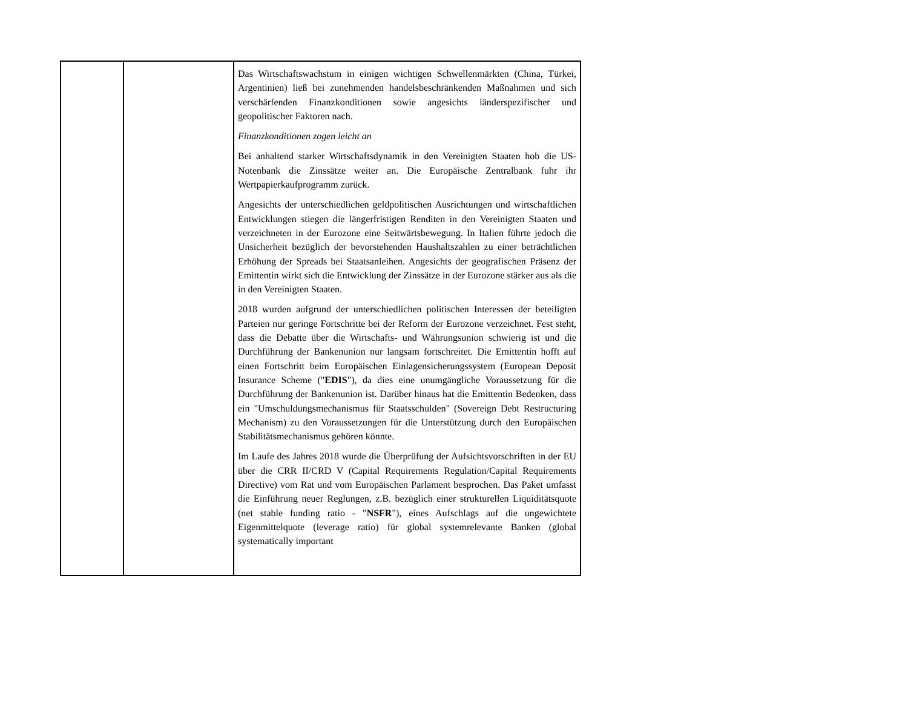| | | Das Wirtschaftswachstum in einigen wichtigen Schwellenmärkten (China, Türkei, Argentinien) ließ bei zunehmenden handelsbeschränkenden Maßnahmen und sich verschärfenden Finanzkonditionen sowie angesichts länderspezifischer und geopolitischer Faktoren nach. Finanzkonditionen zogen leicht an Bei anhaltend starker Wirtschaftsdynamik in den Vereinigten Staaten hob die US-Notenbank die Zinssätze weiter an. Die Europäische Zentralbank fuhr ihr Wertpapierkaufprogramm zurück. Angesichts der unterschiedlichen geldpolitischen Ausrichtungen und wirtschaftlichen Entwicklungen stiegen die längerfristigen Renditen in den Vereinigten Staaten und verzeichneten in der Eurozone eine Seitwärtsbewegung. In Italien führte jedoch die Unsicherheit bezüglich der bevorstehenden Haushaltszahlen zu einer beträchtlichen Erhöhung der Spreads bei Staatsanleihen. Angesichts der geografischen Präsenz der Emittentin wirkt sich die Entwicklung der Zinssätze in der Eurozone stärker aus als die in den Vereinigten Staaten. 2018 wurden aufgrund der unterschiedlichen politischen Interessen der beteiligten Parteien nur geringe Fortschritte bei der Reform der Eurozone verzeichnet. Fest steht, dass die Debatte über die Wirtschafts- und Währungsunion schwierig ist und die Durchführung der Bankenunion nur langsam fortschreitet. Die Emittentin hofft auf einen Fortschritt beim Europäischen Einlagensicherungssystem (European Deposit Insurance Scheme (" EDIS "), da dies eine unumgängliche Voraussetzung für die Durchführung der Bankenunion ist. Darüber hinaus hat die Emittentin Bedenken, dass ein "Umschuldungsmechanismus für Staatsschulden" (Sovereign Debt Restructuring Mechanism) zu den Voraussetzungen für die Unterstützung durch den Europäischen Stabilitätsmechanismus gehören könnte. Im Laufe des Jahres 2018 wurde die Überprüfung der Aufsichtsvorschriften in der EU über die CRR II/CRD V (Capital Requirements Regulation/Capital Requirements Directive) vom Rat und vom Europäischen Parlament besprochen. Das Paket umfasst die Einführung neuer Reglungen, z.B. bezüglich einer strukturellen Liquiditätsquote (net stable funding ratio - " NSFR "), eines Aufschlags auf die ungewichtete Eigenmittelquote (leverage ratio) für global systemrelevante Banken (global systematically important |